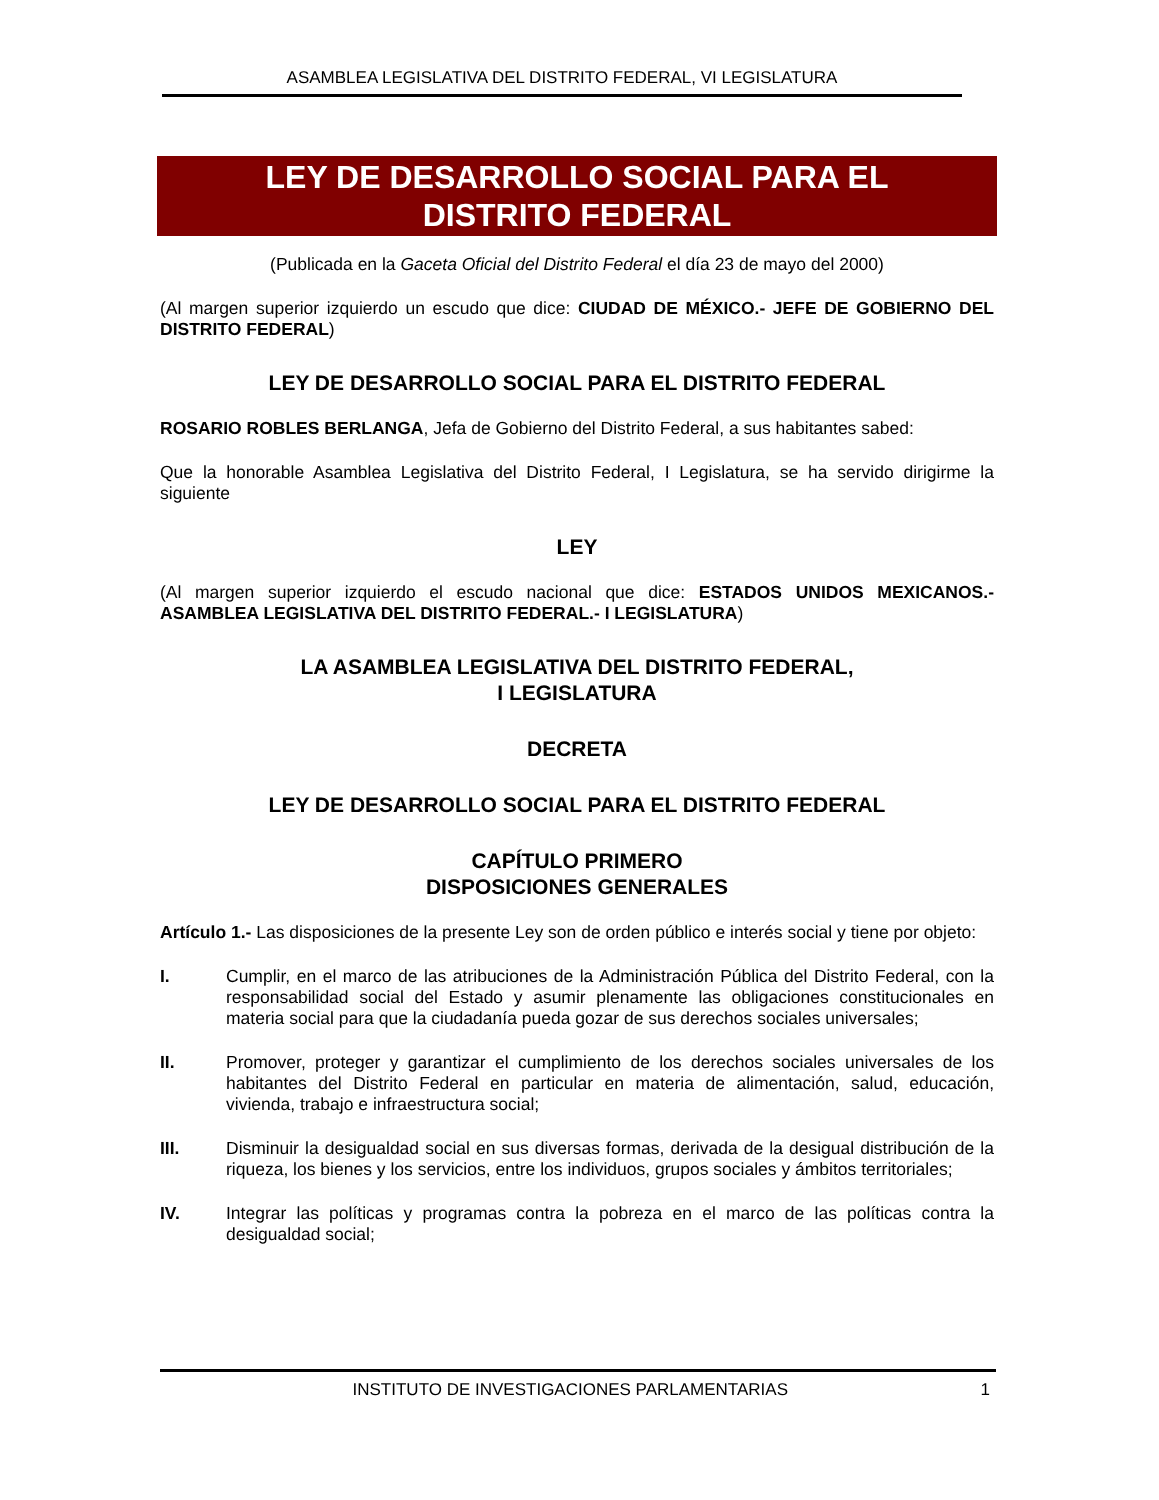ASAMBLEA LEGISLATIVA DEL DISTRITO FEDERAL, VI LEGISLATURA
LEY DE DESARROLLO SOCIAL PARA EL
DISTRITO FEDERAL
(Publicada en la Gaceta Oficial del Distrito Federal el día 23 de mayo del 2000)
(Al margen superior izquierdo un escudo que dice: CIUDAD DE MÉXICO.- JEFE DE GOBIERNO DEL DISTRITO FEDERAL)
LEY DE DESARROLLO SOCIAL PARA EL DISTRITO FEDERAL
ROSARIO ROBLES BERLANGA, Jefa de Gobierno del Distrito Federal, a sus habitantes sabed:
Que la honorable Asamblea Legislativa del Distrito Federal, I Legislatura, se ha servido dirigirme la siguiente
LEY
(Al margen superior izquierdo el escudo nacional que dice: ESTADOS UNIDOS MEXICANOS.- ASAMBLEA LEGISLATIVA DEL DISTRITO FEDERAL.- I LEGISLATURA)
LA ASAMBLEA LEGISLATIVA DEL DISTRITO FEDERAL,
I LEGISLATURA
DECRETA
LEY DE DESARROLLO SOCIAL PARA EL DISTRITO FEDERAL
CAPÍTULO PRIMERO
DISPOSICIONES GENERALES
Artículo 1.- Las disposiciones de la presente Ley son de orden público e interés social y tiene por objeto:
I. Cumplir, en el marco de las atribuciones de la Administración Pública del Distrito Federal, con la responsabilidad social del Estado y asumir plenamente las obligaciones constitucionales en materia social para que la ciudadanía pueda gozar de sus derechos sociales universales;
II. Promover, proteger y garantizar el cumplimiento de los derechos sociales universales de los habitantes del Distrito Federal en particular en materia de alimentación, salud, educación, vivienda, trabajo e infraestructura social;
III. Disminuir la desigualdad social en sus diversas formas, derivada de la desigual distribución de la riqueza, los bienes y los servicios, entre los individuos, grupos sociales y ámbitos territoriales;
IV. Integrar las políticas y programas contra la pobreza en el marco de las políticas contra la desigualdad social;
INSTITUTO DE INVESTIGACIONES PARLAMENTARIAS 1